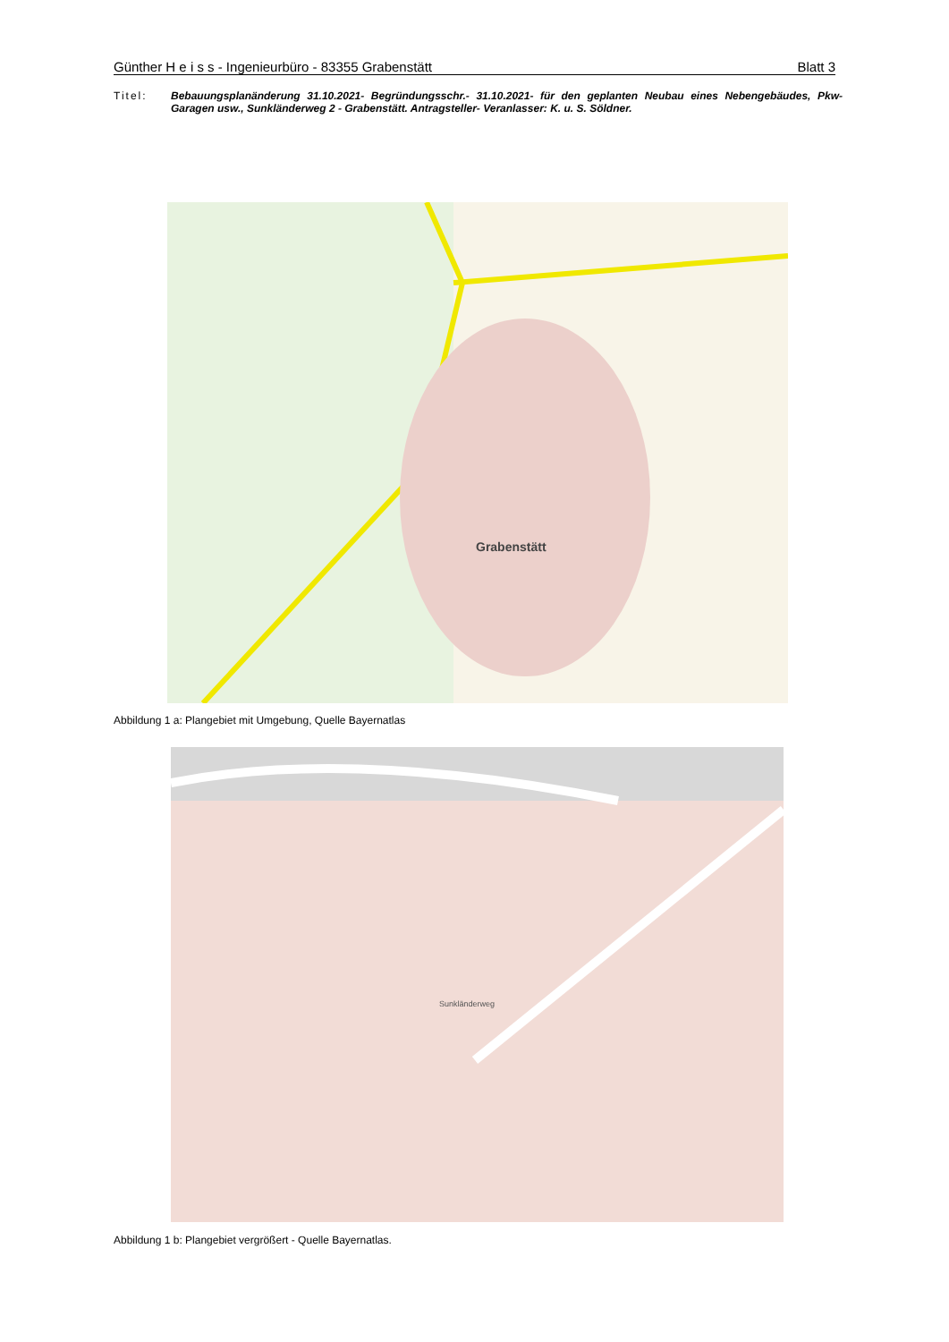Günther H e i s s - Ingenieurbüro - 83355 Grabenstätt Blatt 3
Titel: Bebauungsplanänderung 31.10.2021- Begründungsschr.- 31.10.2021- für den geplanten Neubau eines Nebengebäudes, Pkw- Garagen usw., Sunkländerweg 2 - Grabenstätt. Antragsteller- Veranlasser: K. u. S. Söldner.
Grabenstätt
Abbildung 1 a: Plangebiet mit Umgebung, Quelle Bayernatlas
Sunkländerweg
Abbildung 1 b: Plangebiet vergrößert - Quelle Bayernatlas.